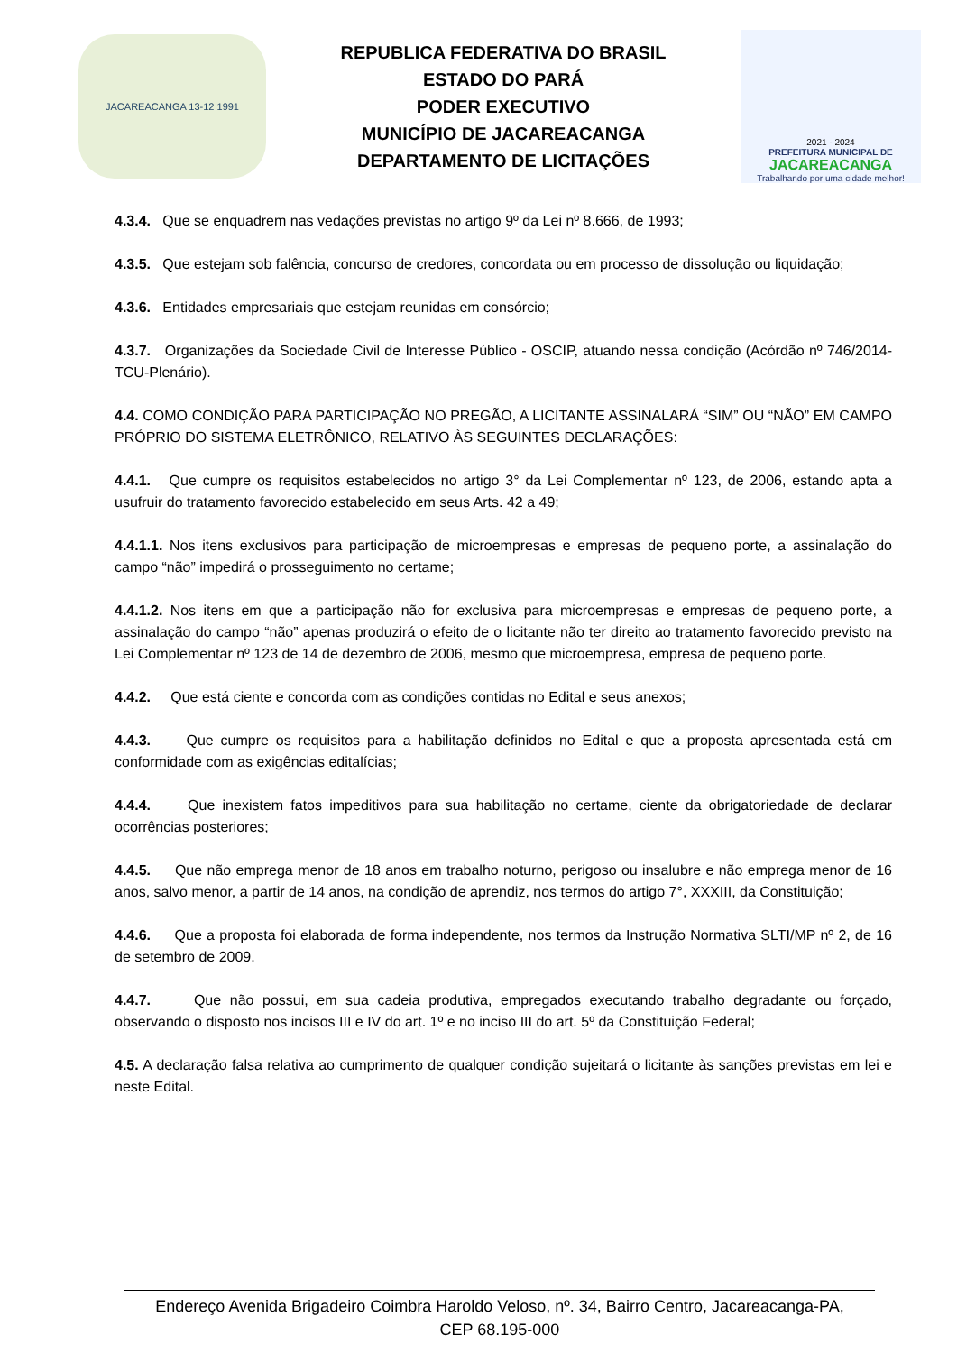JACAREACANGA 13-12 1991
REPUBLICA FEDERATIVA DO BRASIL
ESTADO DO PARÁ
PODER EXECUTIVO
MUNICÍPIO DE JACAREACANGA
DEPARTAMENTO DE LICITAÇÕES
2021 - 2024
PREFEITURA MUNICIPAL DE
JACAREACANGA
Trabalhando por uma cidade melhor!
4.3.4. Que se enquadrem nas vedações previstas no artigo 9º da Lei nº 8.666, de 1993;
4.3.5. Que estejam sob falência, concurso de credores, concordata ou em processo de dissolução ou liquidação;
4.3.6. Entidades empresariais que estejam reunidas em consórcio;
4.3.7. Organizações da Sociedade Civil de Interesse Público - OSCIP, atuando nessa condição (Acórdão nº 746/2014-TCU-Plenário).
4.4. COMO CONDIÇÃO PARA PARTICIPAÇÃO NO PREGÃO, A LICITANTE ASSINALARÁ “SIM” OU “NÃO” EM CAMPO PRÓPRIO DO SISTEMA ELETRÔNICO, RELATIVO ÀS SEGUINTES DECLARAÇÕES:
4.4.1. Que cumpre os requisitos estabelecidos no artigo 3° da Lei Complementar nº 123, de 2006, estando apta a usufruir do tratamento favorecido estabelecido em seus Arts. 42 a 49;
4.4.1.1. Nos itens exclusivos para participação de microempresas e empresas de pequeno porte, a assinalação do campo “não” impedirá o prosseguimento no certame;
4.4.1.2. Nos itens em que a participação não for exclusiva para microempresas e empresas de pequeno porte, a assinalação do campo “não” apenas produzirá o efeito de o licitante não ter direito ao tratamento favorecido previsto na Lei Complementar nº 123 de 14 de dezembro de 2006, mesmo que microempresa, empresa de pequeno porte.
4.4.2. Que está ciente e concorda com as condições contidas no Edital e seus anexos;
4.4.3. Que cumpre os requisitos para a habilitação definidos no Edital e que a proposta apresentada está em conformidade com as exigências editalícias;
4.4.4. Que inexistem fatos impeditivos para sua habilitação no certame, ciente da obrigatoriedade de declarar ocorrências posteriores;
4.4.5. Que não emprega menor de 18 anos em trabalho noturno, perigoso ou insalubre e não emprega menor de 16 anos, salvo menor, a partir de 14 anos, na condição de aprendiz, nos termos do artigo 7°, XXXIII, da Constituição;
4.4.6. Que a proposta foi elaborada de forma independente, nos termos da Instrução Normativa SLTI/MP nº 2, de 16 de setembro de 2009.
4.4.7. Que não possui, em sua cadeia produtiva, empregados executando trabalho degradante ou forçado, observando o disposto nos incisos III e IV do art. 1º e no inciso III do art. 5º da Constituição Federal;
4.5. A declaração falsa relativa ao cumprimento de qualquer condição sujeitará o licitante às sanções previstas em lei e neste Edital.
Endereço Avenida Brigadeiro Coimbra Haroldo Veloso, nº. 34, Bairro Centro, Jacareacanga-PA,
CEP 68.195-000